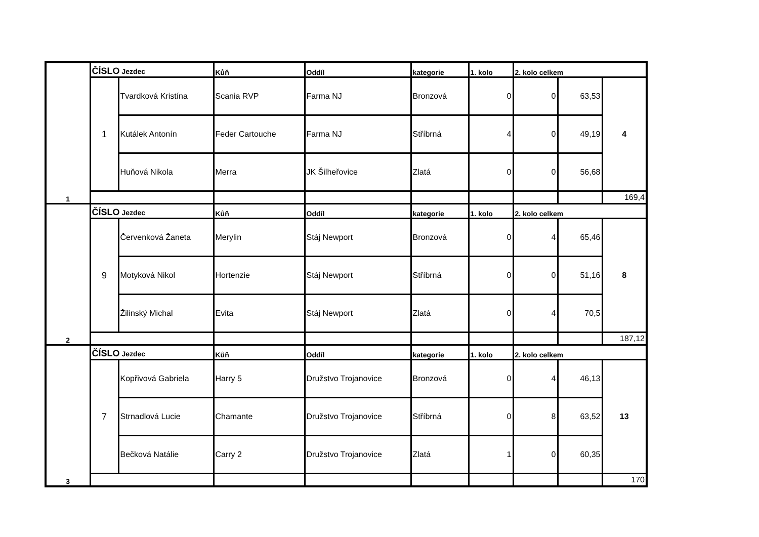| 1 | ČÍSLO Jezdec | | Kůň | Oddíl | kategorie | 1. kolo | 2. kolo celkem | | |
| | 1 | Tvardková Kristína | Scania RVP | Farma NJ | Bronzová | 0 | 0 | 63,53 | 4 |
| | | Kutálek Antonín | Feder Cartouche | Farma NJ | Stříbrná | 4 | 0 | 49,19 | |
| | | Huňová Nikola | Merra | JK Šilheřovice | Zlatá | 0 | 0 | 56,68 | |
| | | | | | | | | | 169,4 |
| 2 | ČÍSLO Jezdec | | Kůň | Oddíl | kategorie | 1. kolo | 2. kolo celkem | | |
| | 9 | Červenková Žaneta | Merylin | Stáj Newport | Bronzová | 0 | 4 | 65,46 | 8 |
| | | Motyková Nikol | Hortenzie | Stáj Newport | Stříbrná | 0 | 0 | 51,16 | |
| | | Žilinský Michal | Evita | Stáj Newport | Zlatá | 0 | 4 | 70,5 | |
| | | | | | | | | | 187,12 |
| 3 | ČÍSLO Jezdec | | Kůň | Oddíl | kategorie | 1. kolo | 2. kolo celkem | | |
| | 7 | Kopřivová Gabriela | Harry 5 | Družstvo Trojanovice | Bronzová | 0 | 4 | 46,13 | 13 |
| | | Strnadlová Lucie | Chamante | Družstvo Trojanovice | Stříbrná | 0 | 8 | 63,52 | |
| | | Bečková Natálie | Carry 2 | Družstvo Trojanovice | Zlatá | 1 | 0 | 60,35 | |
| | | | | | | | | | 170 |